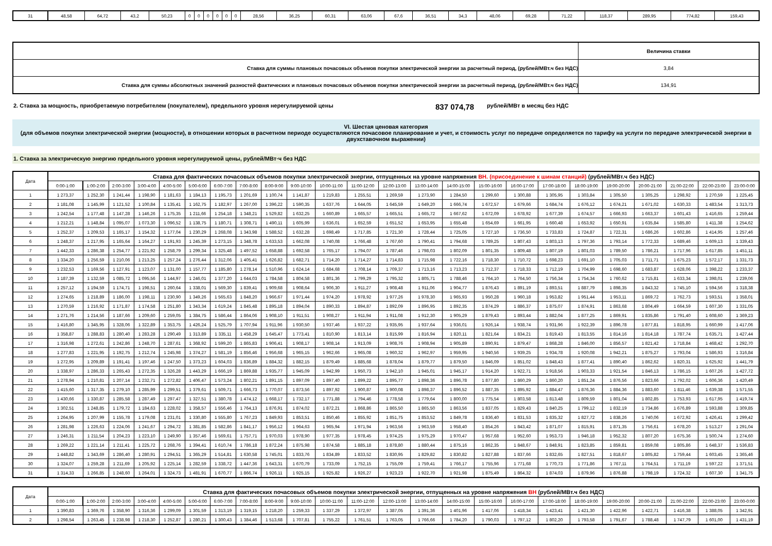| 31 | 48,58 | 64,72 | 43,2 | 50,23 | 0 | 0 | 0 | 0 | 0 | 0 | 28,56 | 36,25 | 60,31 | 63,06 | 67,6 | 36,51 | 34,3 | 48,06 | 69,28 | 71,22 | 118,37 | 289,95 | 774,82 | 159,43 |
| | Величина ставки |
| Ставка для суммы плановых почасовых объемов покупки электрической энергии за расчетный период, (рублей/МВт.ч без НДС) | 3,84 |
| Ставка для суммы абсолютных значений разностей фактических и плановых почасовых объемов покупки электрической энергии за расчетный период, (рублей/МВт.ч без НДС) | 134,91 |
2. Ставка за мощность, приобретаемую потребителем (покупателем), предельного уровня нерегулируемой цены 837 074,78 рублей/МВт в месяц без НДС
VI. Шестая ценовая категория
(для объемов покупки электрической энергии (мощности), в отношении которых в расчетном периоде осуществляются почасовое планирование и учет, и стоимость услуг по передаче определяется по тарифу на услуги по передаче электрической энергии в двухставочном выражении)
1. Ставка за электрическую энергию предельного уровня нерегулируемой цены, рублей/МВт·ч без НДС
| Дата | Ставка для фактических почасовых объемов покупки электрической энергии, отпущенных на уровне напряжения ВН. (присоединение к шинам станций) (рублей/МВт.ч без НДС) | | | | | | | | | | | | | | | | | | | | | | | |
| --- | --- | --- | --- | --- | --- | --- | --- | --- | --- | --- | --- | --- | --- | --- | --- | --- | --- | --- | --- | --- | --- | --- | --- | --- |
| | 0:00-1:00 | 1:00-2:00 | 2:00-3:00 | 3:00-4:00 | 4:00-5:00 | 5:00-6:00 | 6:00-7:00 | 7:00-8:00 | 8:00-9:00 | 9:00-10:00 | 10:00-11:00 | 11:00-12:00 | 12:00-13:00 | 13:00-14:00 | 14:00-15:00 | 15:00-16:00 | 16:00-17:00 | 17:00-18:00 | 18:00-19:00 | 19:00-20:00 | 20:00-21:00 | 21:00-22:00 | 22:00-23:00 | 23:00-0:00 |
| 1 | 1 273,37 | 1 252,30 | 1 241,44 | 1 198,90 | 1 181,63 | 1 184,13 | 1 195,73 | 1 201,69 | 1 100,74 | 1 141,87 | 1 219,83 | 1 255,51 | 1 269,59 | 1 273,90 | 1 284,50 | 1 299,60 | 1 300,88 | 1 305,95 | 1 303,84 | 1 305,50 | 1 305,25 | 1 298,92 | 1 270,59 | 1 225,45 |
| 2 | 1 181,08 | 1 145,99 | 1 121,52 | 1 100,84 | 1 135,41 | 1 162,75 | 1 182,97 | 1 267,00 | 1 396,22 | 1 590,35 | 1 637,76 | 1 644,05 | 1 645,59 | 1 649,20 | 1 666,74 | 1 672,57 | 1 679,66 | 1 684,74 | 1 676,12 | 1 674,21 | 1 671,02 | 1 630,33 | 1 483,54 | 1 313,73 |
| 3 | 1 242,54 | 1 177,48 | 1 147,28 | 1 146,26 | 1 175,35 | 1 211,66 | 1 254,18 | 1 348,21 | 1 529,82 | 1 632,25 | 1 660,89 | 1 665,57 | 1 665,51 | 1 665,72 | 1 667,62 | 1 672,09 | 1 678,92 | 1 677,39 | 1 674,57 | 1 666,93 | 1 663,37 | 1 601,43 | 1 416,65 | 1 259,44 |
| 4 | 1 212,21 | 1 148,84 | 1 095,07 | 1 073,30 | 1 096,52 | 1 138,75 | 1 180,71 | 1 308,71 | 1 490,11 | 1 605,99 | 1 636,01 | 1 652,59 | 1 651,52 | 1 653,95 | 1 655,48 | 1 654,69 | 1 661,95 | 1 660,48 | 1 653,92 | 1 650,91 | 1 635,84 | 1 585,80 | 1 411,38 | 1 254,62 |
| 5 | 1 252,37 | 1 209,53 | 1 165,17 | 1 154,32 | 1 177,04 | 1 230,29 | 1 268,08 | 1 343,98 | 1 588,52 | 1 632,28 | 1 698,49 | 1 717,85 | 1 721,30 | 1 728,44 | 1 725,05 | 1 727,10 | 1 736,50 | 1 733,83 | 1 724,87 | 1 722,31 | 1 686,26 | 1 602,86 | 1 414,95 | 1 257,46 |
| 6 | 1 248,37 | 1 217,95 | 1 165,64 | 1 164,27 | 1 191,93 | 1 245,39 | 1 273,15 | 1 348,78 | 1 633,53 | 1 662,08 | 1 740,08 | 1 766,48 | 1 767,60 | 1 790,41 | 1 794,68 | 1 789,25 | 1 807,43 | 1 803,13 | 1 797,36 | 1 793,14 | 1 772,33 | 1 689,46 | 1 609,13 | 1 339,43 |
| 7 | 1 442,33 | 1 286,38 | 1 254,77 | 1 221,92 | 1 258,79 | 1 299,34 | 1 325,48 | 1 497,52 | 1 658,88 | 1 692,58 | 1 765,17 | 1 794,07 | 1 787,46 | 1 798,03 | 1 802,09 | 1 801,35 | 1 809,48 | 1 807,19 | 1 801,03 | 1 789,50 | 1 786,21 | 1 717,96 | 1 617,85 | 1 451,11 |
| 8 | 1 334,20 | 1 256,59 | 1 210,06 | 1 213,25 | 1 257,24 | 1 276,44 | 1 312,06 | 1 405,41 | 1 626,82 | 1 682,71 | 1 714,20 | 1 714,27 | 1 714,83 | 1 715,98 | 1 722,16 | 1 718,30 | 1 710,72 | 1 698,23 | 1 691,10 | 1 705,03 | 1 711,71 | 1 675,23 | 1 572,17 | 1 331,73 |
| 9 | 1 232,53 | 1 169,56 | 1 127,91 | 1 123,07 | 1 131,00 | 1 157,77 | 1 185,80 | 1 278,14 | 1 510,96 | 1 624,14 | 1 684,68 | 1 708,14 | 1 709,37 | 1 713,16 | 1 713,23 | 1 712,37 | 1 718,33 | 1 712,19 | 1 704,99 | 1 698,60 | 1 683,87 | 1 628,06 | 1 398,22 | 1 233,37 |
| 10 | 1 187,39 | 1 132,59 | 1 085,72 | 1 095,56 | 1 144,97 | 1 246,01 | 1 377,20 | 1 644,03 | 1 784,58 | 1 804,58 | 1 801,36 | 1 799,29 | 1 795,32 | 1 805,71 | 1 788,46 | 1 764,10 | 1 764,50 | 1 756,34 | 1 754,34 | 1 760,62 | 1 715,81 | 1 633,34 | 1 398,01 | 1 239,06 |
| 11 | 1 257,12 | 1 194,59 | 1 174,71 | 1 198,51 | 1 260,64 | 1 338,01 | 1 569,30 | 1 839,41 | 1 909,68 | 1 908,64 | 1 906,30 | 1 911,27 | 1 908,48 | 1 911,06 | 1 904,77 | 1 876,43 | 1 891,19 | 1 893,51 | 1 887,79 | 1 898,35 | 1 843,32 | 1 745,10 | 1 594,56 | 1 318,38 |
| 12 | 1 274,65 | 1 218,89 | 1 186,00 | 1 198,11 | 1 230,90 | 1 349,26 | 1 565,63 | 1 848,20 | 1 966,67 | 1 971,44 | 1 974,20 | 1 978,92 | 1 977,26 | 1 978,30 | 1 965,93 | 1 950,28 | 1 960,18 | 1 953,82 | 1 951,44 | 1 953,11 | 1 869,72 | 1 762,73 | 1 593,51 | 1 358,01 |
| 13 | 1 270,59 | 1 216,92 | 1 171,87 | 1 174,58 | 1 251,80 | 1 343,34 | 1 619,24 | 1 845,48 | 1 895,18 | 1 894,04 | 1 890,33 | 1 894,87 | 1 892,09 | 1 896,95 | 1 892,35 | 1 874,29 | 1 886,37 | 1 875,07 | 1 874,91 | 1 863,68 | 1 804,49 | 1 664,59 | 1 607,30 | 1 331,05 |
| 14 | 1 271,76 | 1 214,56 | 1 187,66 | 1 209,60 | 1 259,05 | 1 384,75 | 1 586,44 | 1 864,06 | 1 908,10 | 1 911,51 | 1 908,27 | 1 911,94 | 1 911,08 | 1 912,30 | 1 905,29 | 1 879,43 | 1 893,44 | 1 882,04 | 1 877,25 | 1 869,91 | 1 835,86 | 1 791,40 | 1 608,60 | 1 369,23 |
| 15 | 1 416,80 | 1 345,95 | 1 328,06 | 1 322,89 | 1 353,75 | 1 426,24 | 1 525,79 | 1 707,94 | 1 911,96 | 1 930,50 | 1 937,46 | 1 937,22 | 1 935,95 | 1 937,64 | 1 936,01 | 1 926,14 | 1 938,74 | 1 931,96 | 1 922,39 | 1 896,78 | 1 877,81 | 1 818,95 | 1 660,99 | 1 417,06 |
| 16 | 1 358,87 | 1 288,83 | 1 280,40 | 1 283,28 | 1 290,49 | 1 313,89 | 1 335,11 | 1 458,29 | 1 645,47 | 1 773,41 | 1 810,90 | 1 813,14 | 1 815,99 | 1 816,94 | 1 820,11 | 1 821,64 | 1 834,21 | 1 819,43 | 1 813,55 | 1 814,16 | 1 814,18 | 1 787,74 | 1 635,71 | 1 427,44 |
| 17 | 1 316,98 | 1 272,61 | 1 242,86 | 1 248,70 | 1 287,61 | 1 368,92 | 1 599,20 | 1 865,83 | 1 906,41 | 1 908,17 | 1 908,14 | 1 913,09 | 1 908,76 | 1 908,94 | 1 905,89 | 1 890,91 | 1 879,47 | 1 868,28 | 1 846,00 | 1 856,57 | 1 821,42 | 1 718,84 | 1 468,42 | 1 292,70 |
| 18 | 1 277,83 | 1 221,95 | 1 192,75 | 1 212,74 | 1 245,98 | 1 374,27 | 1 581,19 | 1 856,46 | 1 956,68 | 1 965,15 | 1 962,66 | 1 965,08 | 1 960,32 | 1 962,97 | 1 959,95 | 1 940,56 | 1 939,25 | 1 934,78 | 1 920,08 | 1 942,21 | 1 875,27 | 1 793,04 | 1 586,93 | 1 316,84 |
| 19 | 1 272,95 | 1 209,89 | 1 191,41 | 1 197,46 | 1 247,50 | 1 373,23 | 1 604,03 | 1 836,89 | 1 884,32 | 1 882,15 | 1 879,49 | 1 885,68 | 1 878,04 | 1 879,77 | 1 879,50 | 1 846,09 | 1 851,02 | 1 848,43 | 1 877,41 | 1 890,40 | 1 862,62 | 1 820,31 | 1 625,92 | 1 441,79 |
| 20 | 1 338,97 | 1 286,33 | 1 265,43 | 1 272,35 | 1 326,28 | 1 443,29 | 1 666,19 | 1 869,88 | 1 935,77 | 1 945,09 | 1 942,99 | 1 950,73 | 1 942,10 | 1 945,01 | 1 945,17 | 1 914,20 | 1 922,71 | 1 918,56 | 1 903,33 | 1 921,54 | 1 846,13 | 1 786,15 | 1 607,26 | 1 427,72 |
| 21 | 1 278,94 | 1 210,81 | 1 207,14 | 1 232,71 | 1 272,82 | 1 406,47 | 1 573,24 | 1 802,21 | 1 891,15 | 1 897,09 | 1 897,40 | 1 899,22 | 1 895,77 | 1 898,36 | 1 896,78 | 1 877,80 | 1 860,29 | 1 860,20 | 1 851,24 | 1 876,56 | 1 823,66 | 1 792,02 | 1 606,36 | 1 420,49 |
| 22 | 1 415,60 | 1 317,35 | 1 279,10 | 1 285,99 | 1 299,51 | 1 379,61 | 1 509,71 | 1 666,73 | 1 770,07 | 1 873,56 | 1 897,92 | 1 900,87 | 1 900,08 | 1 898,37 | 1 896,52 | 1 887,35 | 1 895,92 | 1 884,47 | 1 876,36 | 1 884,36 | 1 883,60 | 1 811,46 | 1 639,38 | 1 571,55 |
| 23 | 1 430,66 | 1 330,87 | 1 285,58 | 1 287,49 | 1 297,47 | 1 327,51 | 1 380,78 | 1 474,12 | 1 668,17 | 1 732,17 | 1 771,88 | 1 794,46 | 1 778,58 | 1 779,64 | 1 800,00 | 1 775,54 | 1 803,58 | 1 813,48 | 1 809,59 | 1 801,04 | 1 802,85 | 1 753,93 | 1 617,95 | 1 419,74 |
| 24 | 1 302,51 | 1 248,85 | 1 179,72 | 1 184,63 | 1 228,02 | 1 358,57 | 1 556,46 | 1 764,13 | 1 876,91 | 1 874,02 | 1 872,21 | 1 868,86 | 1 865,50 | 1 865,50 | 1 863,56 | 1 837,05 | 1 829,43 | 1 840,25 | 1 799,12 | 1 832,19 | 1 734,86 | 1 676,89 | 1 593,88 | 1 309,85 |
| 25 | 1 264,95 | 1 207,99 | 1 155,78 | 1 179,08 | 1 231,01 | 1 330,80 | 1 555,80 | 1 767,23 | 1 849,93 | 1 853,51 | 1 850,46 | 1 855,92 | 1 851,75 | 1 853,52 | 1 849,78 | 1 836,40 | 1 831,53 | 1 835,32 | 1 827,72 | 1 838,26 | 1 740,06 | 1 672,92 | 1 426,41 | 1 299,42 |
| 26 | 1 281,98 | 1 226,63 | 1 224,06 | 1 241,67 | 1 294,72 | 1 381,85 | 1 582,86 | 1 841,17 | 1 956,12 | 1 964,63 | 1 965,94 | 1 971,94 | 1 963,56 | 1 963,59 | 1 958,40 | 1 854,26 | 1 843,42 | 1 871,07 | 1 815,91 | 1 871,35 | 1 756,61 | 1 678,20 | 1 513,27 | 1 291,04 |
| 27 | 1 246,31 | 1 211,54 | 1 204,23 | 1 223,10 | 1 249,90 | 1 357,46 | 1 569,61 | 1 757,71 | 1 970,03 | 1 978,90 | 1 977,35 | 1 978,45 | 1 974,25 | 1 975,29 | 1 970,47 | 1 957,68 | 1 952,60 | 1 953,73 | 1 946,18 | 1 952,32 | 1 807,20 | 1 675,36 | 1 500,74 | 1 274,60 |
| 28 | 1 269,22 | 1 221,14 | 1 211,41 | 1 225,72 | 1 268,76 | 1 394,41 | 1 610,74 | 1 786,18 | 1 872,24 | 1 875,98 | 1 874,58 | 1 885,18 | 1 878,80 | 1 880,44 | 1 875,16 | 1 862,35 | 1 848,67 | 1 848,91 | 1 823,85 | 1 859,81 | 1 859,08 | 1 805,86 | 1 648,37 | 1 536,83 |
| 29 | 1 448,82 | 1 343,69 | 1 286,40 | 1 280,91 | 1 294,51 | 1 365,29 | 1 514,81 | 1 630,58 | 1 745,01 | 1 833,76 | 1 834,89 | 1 833,52 | 1 830,95 | 1 829,82 | 1 830,82 | 1 827,88 | 1 837,66 | 1 832,65 | 1 827,51 | 1 818,67 | 1 805,82 | 1 759,44 | 1 603,45 | 1 365,46 |
| 30 | 1 324,07 | 1 259,28 | 1 211,69 | 1 205,92 | 1 225,14 | 1 282,59 | 1 338,72 | 1 447,36 | 1 643,31 | 1 670,79 | 1 733,09 | 1 752,15 | 1 755,09 | 1 759,41 | 1 766,17 | 1 755,96 | 1 771,68 | 1 770,73 | 1 771,86 | 1 767,11 | 1 764,51 | 1 711,19 | 1 597,22 | 1 371,51 |
| 31 | 1 314,33 | 1 266,85 | 1 248,60 | 1 264,01 | 1 324,73 | 1 481,91 | 1 670,77 | 1 866,74 | 1 926,11 | 1 925,15 | 1 925,82 | 1 926,27 | 1 923,23 | 1 922,70 | 1 921,98 | 1 875,49 | 1 864,32 | 1 874,03 | 1 879,96 | 1 876,88 | 1 798,19 | 1 724,32 | 1 607,30 | 1 341,75 |
| Дата | Ставка для фактических почасовых объемов покупки электрической энергии, отпущенных на уровне напряжения ВН (рублей/МВт.ч без НДС) | | | | | | | | | | | | | | | | | | | | | | | |
| --- | --- | --- | --- | --- | --- | --- | --- | --- | --- | --- | --- | --- | --- | --- | --- | --- | --- | --- | --- | --- | --- | --- | --- | --- |
| | 0:00-1:00 | 1:00-2:00 | 2:00-3:00 | 3:00-4:00 | 4:00-5:00 | 5:00-6:00 | 6:00-7:00 | 7:00-8:00 | 8:00-9:00 | 9:00-10:00 | 10:00-11:00 | 11:00-12:00 | 12:00-13:00 | 13:00-14:00 | 14:00-15:00 | 15:00-16:00 | 16:00-17:00 | 17:00-18:00 | 18:00-19:00 | 19:00-20:00 | 20:00-21:00 | 21:00-22:00 | 22:00-23:00 | 23:00-0:00 |
| 1 | 1 390,83 | 1 369,76 | 1 358,90 | 1 316,36 | 1 299,09 | 1 301,59 | 1 313,19 | 1 319,15 | 1 218,20 | 1 259,33 | 1 337,29 | 1 372,97 | 1 387,05 | 1 391,36 | 1 401,96 | 1 417,06 | 1 418,34 | 1 423,41 | 1 421,30 | 1 422,96 | 1 422,71 | 1 416,38 | 1 388,05 | 1 342,91 |
| 2 | 1 298,54 | 1 263,45 | 1 238,98 | 1 218,30 | 1 252,87 | 1 280,21 | 1 300,43 | 1 384,46 | 1 513,68 | 1 707,81 | 1 755,22 | 1 761,51 | 1 763,05 | 1 766,66 | 1 784,20 | 1 790,03 | 1 797,12 | 1 802,20 | 1 793,58 | 1 791,67 | 1 788,48 | 1 747,79 | 1 601,00 | 1 431,19 |